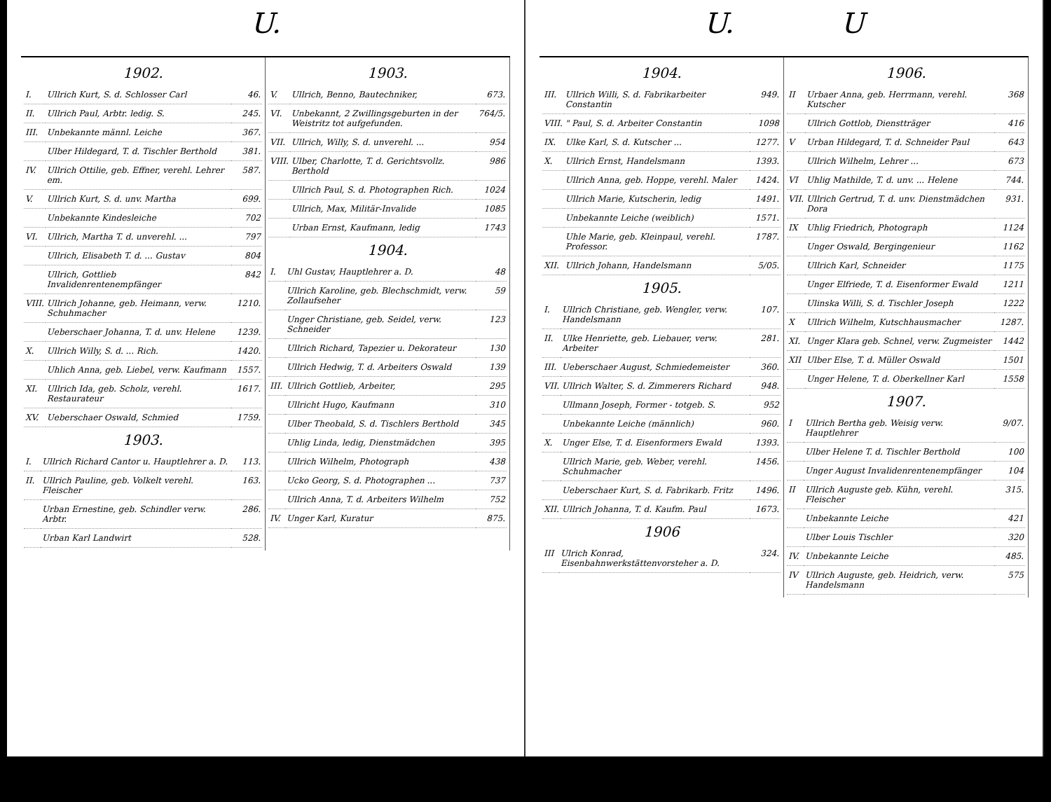U.
1902.
| I. | Ullrich Kurt, S. d. Schlosser Carl | 46. |
| II. | Ullrich Paul, Arbtr. ledig. S. | 245. |
| III. | Unbekannte männl. Leiche | 367. |
| | Ulber Hildegard, T. d. Tischler Berthold | 381. |
| IV. | Ullrich Ottilie, geb. Effner, verehl. Lehrer em. | 587. |
| V. | Ullrich Kurt, S. d. unv. Martha | 699. |
| | Unbekannte Kindesleiche | 702 |
| VI. | Ullrich, Martha T. d. unverehl. ... | 797 |
| | Ullrich, Elisabeth T. d. ... Gustav | 804 |
| | Ullrich, Gottlieb Invalidenrentenempfänger | 842 |
| VIII. | Ullrich Johanne, geb. Heimann, verw. Schuhmacher | 1210. |
| | Ueberschaer Johanna, T. d. unv. Helene | 1239. |
| X. | Ullrich Willy, S. d. ... Rich. | 1420. |
| | Uhlich Anna, geb. Liebel, verw. Kaufmann | 1557. |
| XI. | Ullrich Ida, geb. Scholz, verehl. Restaurateur | 1617. |
| XV. | Ueberschaer Oswald, Schmied | 1759. |
1903.
| I. | Ullrich Richard Cantor u. Hauptlehrer a. D. | 113. |
| II. | Ullrich Pauline, geb. Volkelt verehl. Fleischer | 163. |
| | Urban Ernestine, geb. Schindler verw. Arbtr. | 286. |
| | Urban Karl Landwirt | 528. |
1903.
| V. | Ullrich, Benno, Bautechniker, | 673. |
| VI. | Unbekannt, 2 Zwillingsgeburten in der Weistritz tot aufgefunden. | 764/5. |
| VII. | Ullrich, Willy, S. d. unverehl. ... | 954 |
| VIII. | Ulber, Charlotte, T. d. Gerichtsvollz. Berthold | 986 |
| | Ullrich Paul, S. d. Photographen Rich. | 1024 |
| | Ullrich, Max, Militär-Invalide | 1085 |
| | Urban Ernst, Kaufmann, ledig | 1743 |
1904.
| I. | Uhl Gustav, Hauptlehrer a. D. | 48 |
| | Ullrich Karoline, geb. Blechschmidt, verw. Zollaufseher | 59 |
| | Unger Christiane, geb. Seidel, verw. Schneider | 123 |
| | Ullrich Richard, Tapezier u. Dekorateur | 130 |
| | Ullrich Hedwig, T. d. Arbeiters Oswald | 139 |
| III. | Ullrich Gottlieb, Arbeiter, | 295 |
| | Ullricht Hugo, Kaufmann | 310 |
| | Ulber Theobald, S. d. Tischlers Berthold | 345 |
| | Uhlig Linda, ledig, Dienstmädchen | 395 |
| | Ullrich Wilhelm, Photograph | 438 |
| | Ucko Georg, S. d. Photographen ... | 737 |
| | Ullrich Anna, T. d. Arbeiters Wilhelm | 752 |
| IV. | Unger Karl, Kuratur | 875. |
U. U
1904.
| III. | Ullrich Willi, S. d. Fabrikarbeiter Constantin | 949. |
| VIII. | " Paul, S. d. Arbeiter Constantin | 1098 |
| IX. | Ulke Karl, S. d. Kutscher ... | 1277. |
| X. | Ullrich Ernst, Handelsmann | 1393. |
| | Ullrich Anna, geb. Hoppe, verehl. Maler | 1424. |
| | Ullrich Marie, Kutscherin, ledig | 1491. |
| | Unbekannte Leiche (weiblich) | 1571. |
| | Uhle Marie, geb. Kleinpaul, verehl. Professor. | 1787. |
| XII. | Ullrich Johann, Handelsmann | 5/05. |
1905.
| I. | Ullrich Christiane, geb. Wengler, verw. Handelsmann | 107. |
| II. | Ulke Henriette, geb. Liebauer, verw. Arbeiter | 281. |
| III. | Ueberschaer August, Schmiedemeister | 360. |
| VII. | Ullrich Walter, S. d. Zimmerers Richard | 948. |
| | Ullmann Joseph, Former - totgeb. S. | 952 |
| | Unbekannte Leiche (männlich) | 960. |
| X. | Unger Else, T. d. Eisenformers Ewald | 1393. |
| | Ullrich Marie, geb. Weber, verehl. Schuhmacher | 1456. |
| | Ueberschaer Kurt, S. d. Fabrikarb. Fritz | 1496. |
| XII. | Ullrich Johanna, T. d. Kaufm. Paul | 1673. |
1906
| III | Ulrich Konrad, Eisenbahnwerkstättenvorsteher a. D. | 324. |
1906.
| II | Urbaer Anna, geb. Herrmann, verehl. Kutscher | 368 |
| | Ullrich Gottlob, Dienstträger | 416 |
| V | Urban Hildegard, T. d. Schneider Paul | 643 |
| | Ullrich Wilhelm, Lehrer ... | 673 |
| VI | Uhlig Mathilde, T. d. unv. ... Helene | 744. |
| VII. | Ullrich Gertrud, T. d. unv. Dienstmädchen Dora | 931. |
| IX | Uhlig Friedrich, Photograph | 1124 |
| | Unger Oswald, Bergingenieur | 1162 |
| | Ullrich Karl, Schneider | 1175 |
| | Unger Elfriede, T. d. Eisenformer Ewald | 1211 |
| | Ulinska Willi, S. d. Tischler Joseph | 1222 |
| X | Ullrich Wilhelm, Kutschhausmacher | 1287. |
| XI. | Unger Klara geb. Schnel, verw. Zugmeister | 1442 |
| XII | Ulber Else, T. d. Müller Oswald | 1501 |
| | Unger Helene, T. d. Oberkellner Karl | 1558 |
1907.
| I | Ullrich Bertha geb. Weisig verw. Hauptlehrer | 9/07. |
| | Ulber Helene T. d. Tischler Berthold | 100 |
| | Unger August Invalidenrentenempfänger | 104 |
| II | Ullrich Auguste geb. Kühn, verehl. Fleischer | 315. |
| | Unbekannte Leiche | 421 |
| | Ulber Louis Tischler | 320 |
| IV. | Unbekannte Leiche | 485. |
| IV | Ullrich Auguste, geb. Heidrich, verw. Handelsmann | 575 |